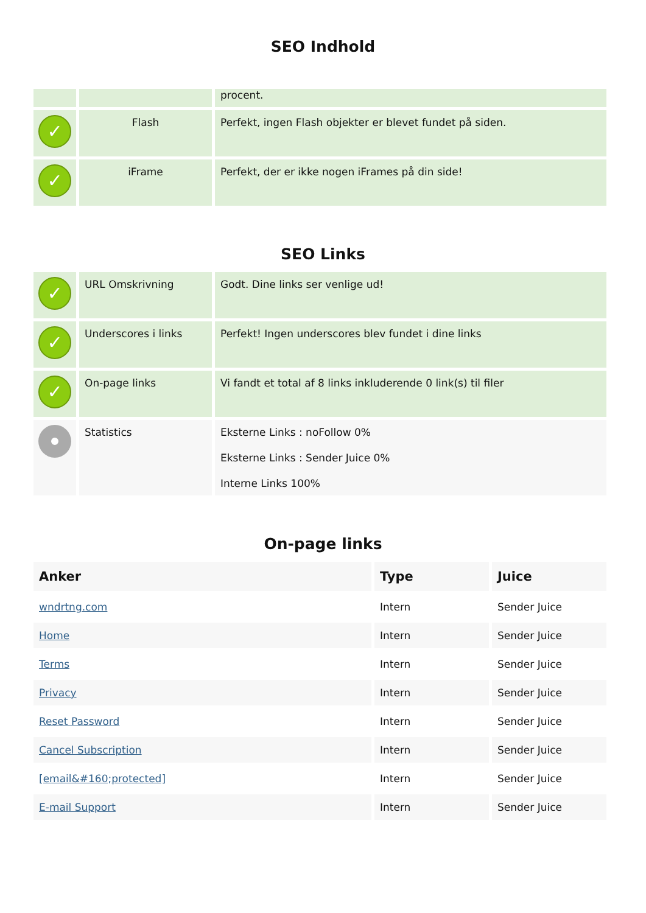SEO Indhold
| | | procent. |
| ✓ | Flash | Perfekt, ingen Flash objekter er blevet fundet på siden. |
| ✓ | iFrame | Perfekt, der er ikke nogen iFrames på din side! |
SEO Links
| ✓ | URL Omskrivning | Godt. Dine links ser venlige ud! |
| ✓ | Underscores i links | Perfekt! Ingen underscores blev fundet i dine links |
| ✓ | On-page links | Vi fandt et total af 8 links inkluderende 0 link(s) til filer |
| | Statistics | Eksterne Links : noFollow 0% Eksterne Links : Sender Juice 0% Interne Links 100% |
On-page links
| Anker | Type | Juice |
| --- | --- | --- |
| wndrtng.com | Intern | Sender Juice |
| Home | Intern | Sender Juice |
| Terms | Intern | Sender Juice |
| Privacy | Intern | Sender Juice |
| Reset Password | Intern | Sender Juice |
| Cancel Subscription | Intern | Sender Juice |
| [email&#160;protected] | Intern | Sender Juice |
| E-mail Support | Intern | Sender Juice |